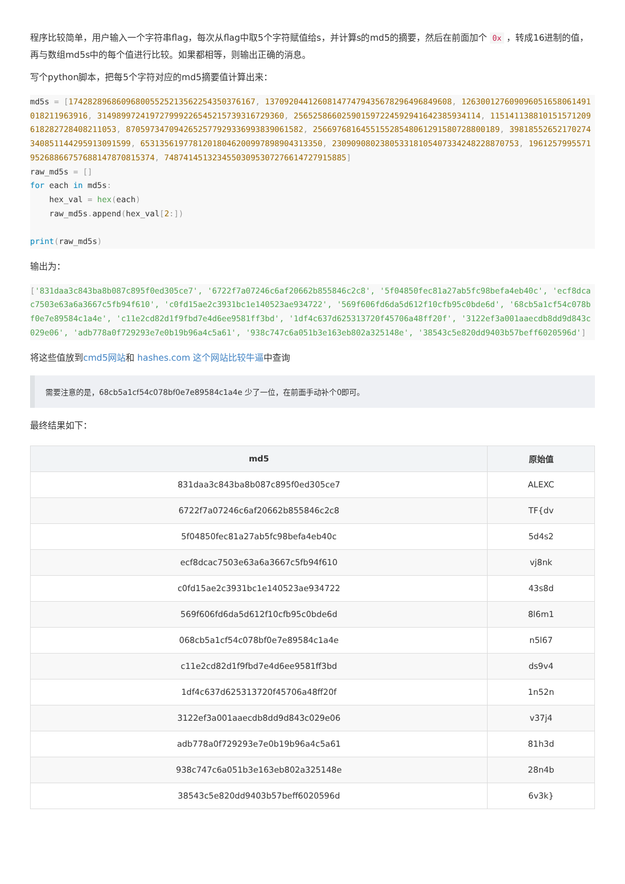程序比较简单，用户输入一个字符串flag，每次从flag中取5个字符赋值给s，并计算s的md5的摘要，然后在前面加个 0x ，转成16进制的值，再与数组md5s中的每个值进行比较。如果都相等，则输出正确的消息。
写个python脚本，把每5个字符对应的md5摘要值计算出来：
md5s = [174282896860968005525213562254350376167, 137092044126081477479435678296496849608, 126300127609096051658061491018211963916, 314989972419727999226545215739316729360, 256525866025901597224592941642385934114, 115141138810151571209618282728408211053, 8705973470942652577929336993839061582, 256697681645515528548061291580728800189, 39818552652170274340851144295913091599, 65313561977812018046200997898904313350, 230909080238053318105407334248228870753, 196125799557195268866757688147870815374, 74874145132345503095307276614727915885]
raw_md5s = []
for each in md5s:
    hex_val = hex(each)
    raw_md5s. append(hex_val[2:])

print(raw_md5s)
输出为：
['831daa3c843ba8b087c895f0ed305ce7', '6722f7a07246c6af20662b855846c2c8', '5f04850fec81a27ab5fc98befa4eb40c', 'ecf8dcac7503e63a6a3667c5fb94f610', 'c0fd15ae2c3931bc1e140523ae934722', '569f606fd6da5d612f10cfb95c0bde6d', '68cb5a1cf54c078bf0e7e89584c1a4e', 'c11e2cd82d1f9fbd7e4d6ee9581ff3bd', '1df4c637d625313720f45706a48ff20f', '3122ef3a001aaecdb8dd9d843c029e06', 'adb778a0f729293e7e0b19b96a4c5a61', '938c747c6a051b3e163eb802a325148e', '38543c5e820dd9403b57beff6020596d']
将这些值放到cmd5网站和 hashes.com 这个网站比较牛逼中查询
需要注意的是，68cb5a1cf54c078bf0e7e89584c1a4e 少了一位，在前面手动补个0即可。
最终结果如下：
| md5 | 原始值 |
| --- | --- |
| 831daa3c843ba8b087c895f0ed305ce7 | ALEXC |
| 6722f7a07246c6af20662b855846c2c8 | TF{dv |
| 5f04850fec81a27ab5fc98befa4eb40c | 5d4s2 |
| ecf8dcac7503e63a6a3667c5fb94f610 | vj8nk |
| c0fd15ae2c3931bc1e140523ae934722 | 43s8d |
| 569f606fd6da5d612f10cfb95c0bde6d | 8l6m1 |
| 068cb5a1cf54c078bf0e7e89584c1a4e | n5l67 |
| c11e2cd82d1f9fbd7e4d6ee9581ff3bd | ds9v4 |
| 1df4c637d625313720f45706a48ff20f | 1n52n |
| 3122ef3a001aaecdb8dd9d843c029e06 | v37j4 |
| adb778a0f729293e7e0b19b96a4c5a61 | 81h3d |
| 938c747c6a051b3e163eb802a325148e | 28n4b |
| 38543c5e820dd9403b57beff6020596d | 6v3k} |